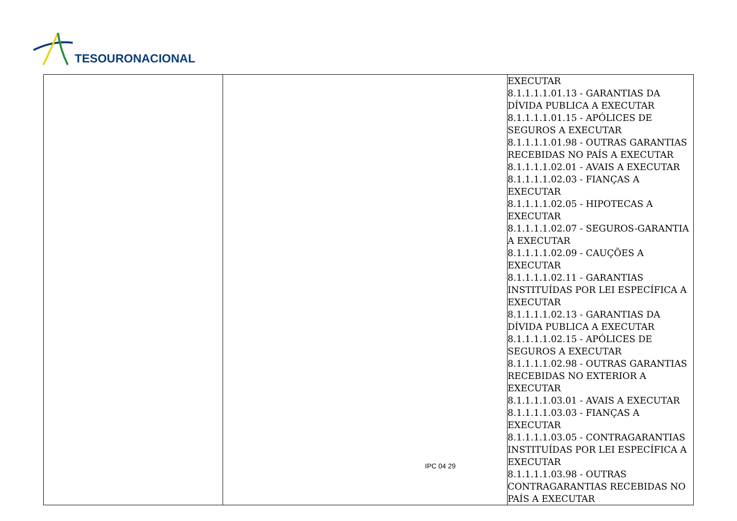TESOURONACIONAL
| | | EXECUTAR 8.1.1.1.1.01.13 - GARANTIAS DA DÍVIDA PUBLICA A EXECUTAR 8.1.1.1.1.01.15 - APÓLICES DE SEGUROS A EXECUTAR 8.1.1.1.1.01.98 - OUTRAS GARANTIAS RECEBIDAS NO PAÍS A EXECUTAR 8.1.1.1.1.02.01 - AVAIS A EXECUTAR 8.1.1.1.1.02.03 - FIANÇAS A EXECUTAR 8.1.1.1.1.02.05 - HIPOTECAS A EXECUTAR 8.1.1.1.1.02.07 - SEGUROS-GARANTIA A EXECUTAR 8.1.1.1.1.02.09 - CAUÇÕES A EXECUTAR 8.1.1.1.1.02.11 - GARANTIAS INSTITUÍDAS POR LEI ESPECÍFICA A EXECUTAR 8.1.1.1.1.02.13 - GARANTIAS DA DÍVIDA PUBLICA A EXECUTAR 8.1.1.1.1.02.15 - APÓLICES DE SEGUROS A EXECUTAR 8.1.1.1.1.02.98 - OUTRAS GARANTIAS RECEBIDAS NO EXTERIOR A EXECUTAR 8.1.1.1.1.03.01 - AVAIS A EXECUTAR 8.1.1.1.1.03.03 - FIANÇAS A EXECUTAR 8.1.1.1.1.03.05 - CONTRAGARANTIAS INSTITUÍDAS POR LEI ESPECÍFICA A EXECUTAR 8.1.1.1.1.03.98 - OUTRAS CONTRAGARANTIAS RECEBIDAS NO PAÍS A EXECUTAR |
IPC 04 29